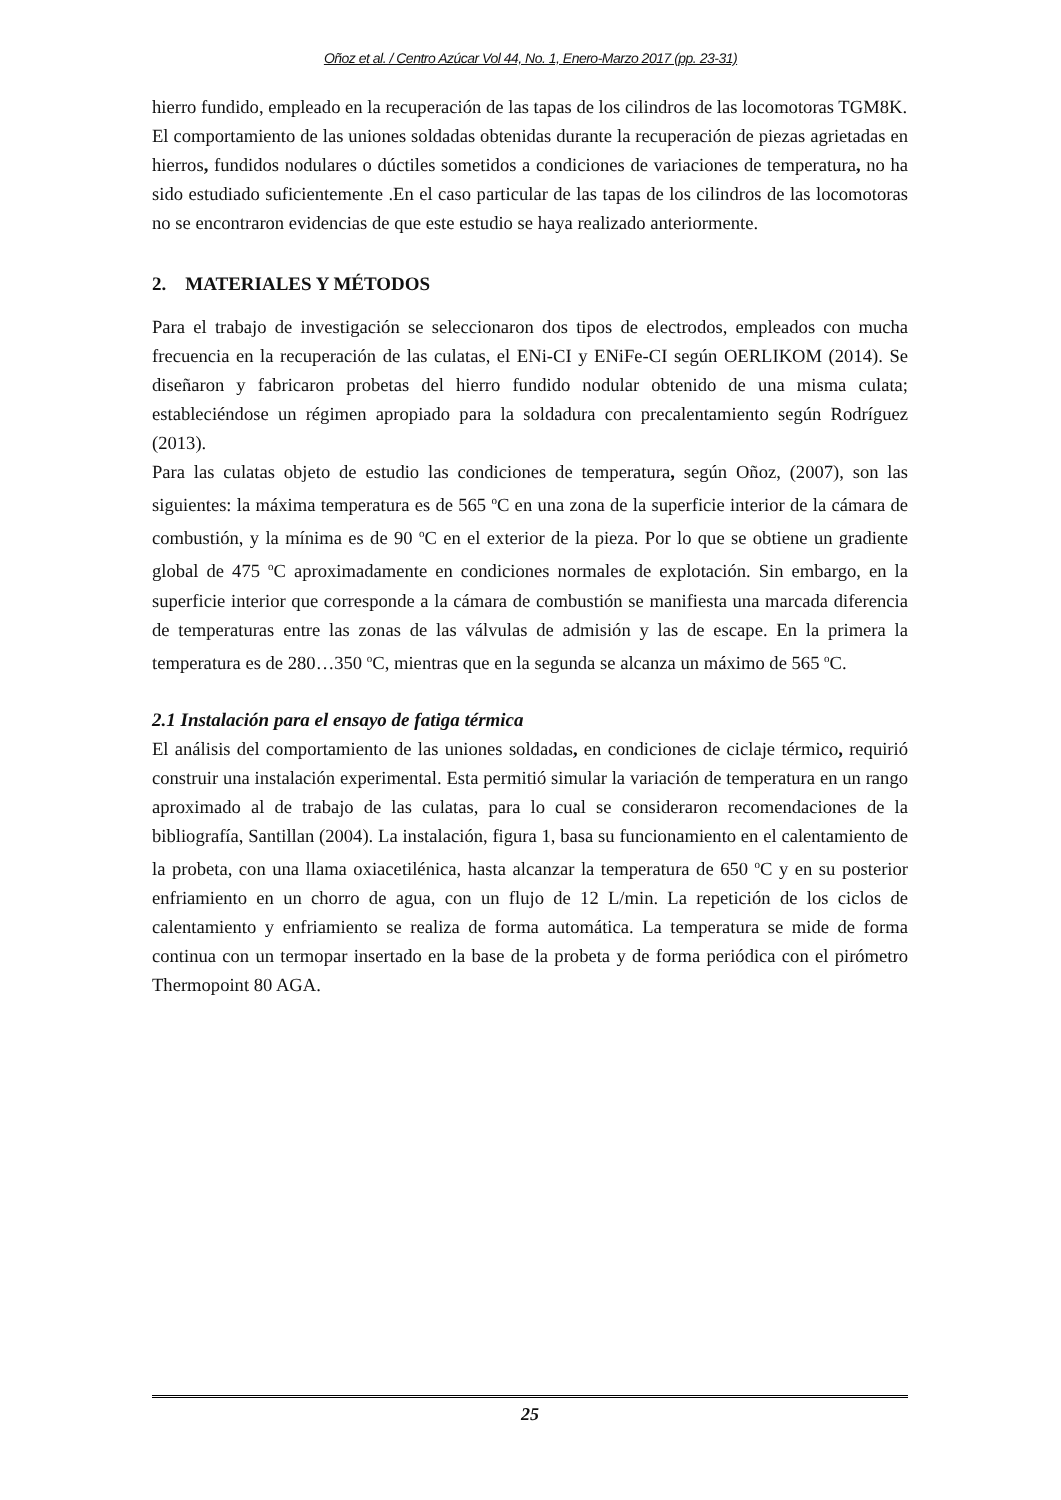Oñoz et al. / Centro Azúcar Vol 44, No. 1, Enero-Marzo 2017 (pp. 23-31)
hierro fundido, empleado en la recuperación de las tapas de los cilindros de las locomotoras TGM8K.
El comportamiento de las uniones soldadas obtenidas durante la recuperación de piezas agrietadas en hierros, fundidos nodulares o dúctiles sometidos a condiciones de variaciones de temperatura, no ha sido estudiado suficientemente .En el caso particular de las tapas de los cilindros de las locomotoras no se encontraron evidencias de que este estudio se haya realizado anteriormente.
2. MATERIALES Y MÉTODOS
Para el trabajo de investigación se seleccionaron dos tipos de electrodos, empleados con mucha frecuencia en la recuperación de las culatas, el ENi-CI y ENiFe-CI según OERLIKOM (2014). Se diseñaron y fabricaron probetas del hierro fundido nodular obtenido de una misma culata; estableciéndose un régimen apropiado para la soldadura con precalentamiento según Rodríguez (2013).
Para las culatas objeto de estudio las condiciones de temperatura, según Oñoz, (2007), son las siguientes: la máxima temperatura es de 565 <sup>o</sup>C en una zona de la superficie interior de la cámara de combustión, y la mínima es de 90 <sup>o</sup>C en el exterior de la pieza. Por lo que se obtiene un gradiente global de 475 <sup>o</sup>C aproximadamente en condiciones normales de explotación. Sin embargo, en la superficie interior que corresponde a la cámara de combustión se manifiesta una marcada diferencia de temperaturas entre las zonas de las válvulas de admisión y las de escape. En la primera la temperatura es de 280…350 <sup>o</sup>C, mientras que en la segunda se alcanza un máximo de 565 <sup>o</sup>C.
2.1 Instalación para el ensayo de fatiga térmica
El análisis del comportamiento de las uniones soldadas, en condiciones de ciclaje térmico, requirió construir una instalación experimental. Esta permitió simular la variación de temperatura en un rango aproximado al de trabajo de las culatas, para lo cual se consideraron recomendaciones de la bibliografía, Santillan (2004). La instalación, figura 1, basa su funcionamiento en el calentamiento de la probeta, con una llama oxiacetilénica, hasta alcanzar la temperatura de 650 <sup>o</sup>C y en su posterior enfriamiento en un chorro de agua, con un flujo de 12 L/min. La repetición de los ciclos de calentamiento y enfriamiento se realiza de forma automática. La temperatura se mide de forma continua con un termopar insertado en la base de la probeta y de forma periódica con el pirómetro Thermopoint 80 AGA.
25